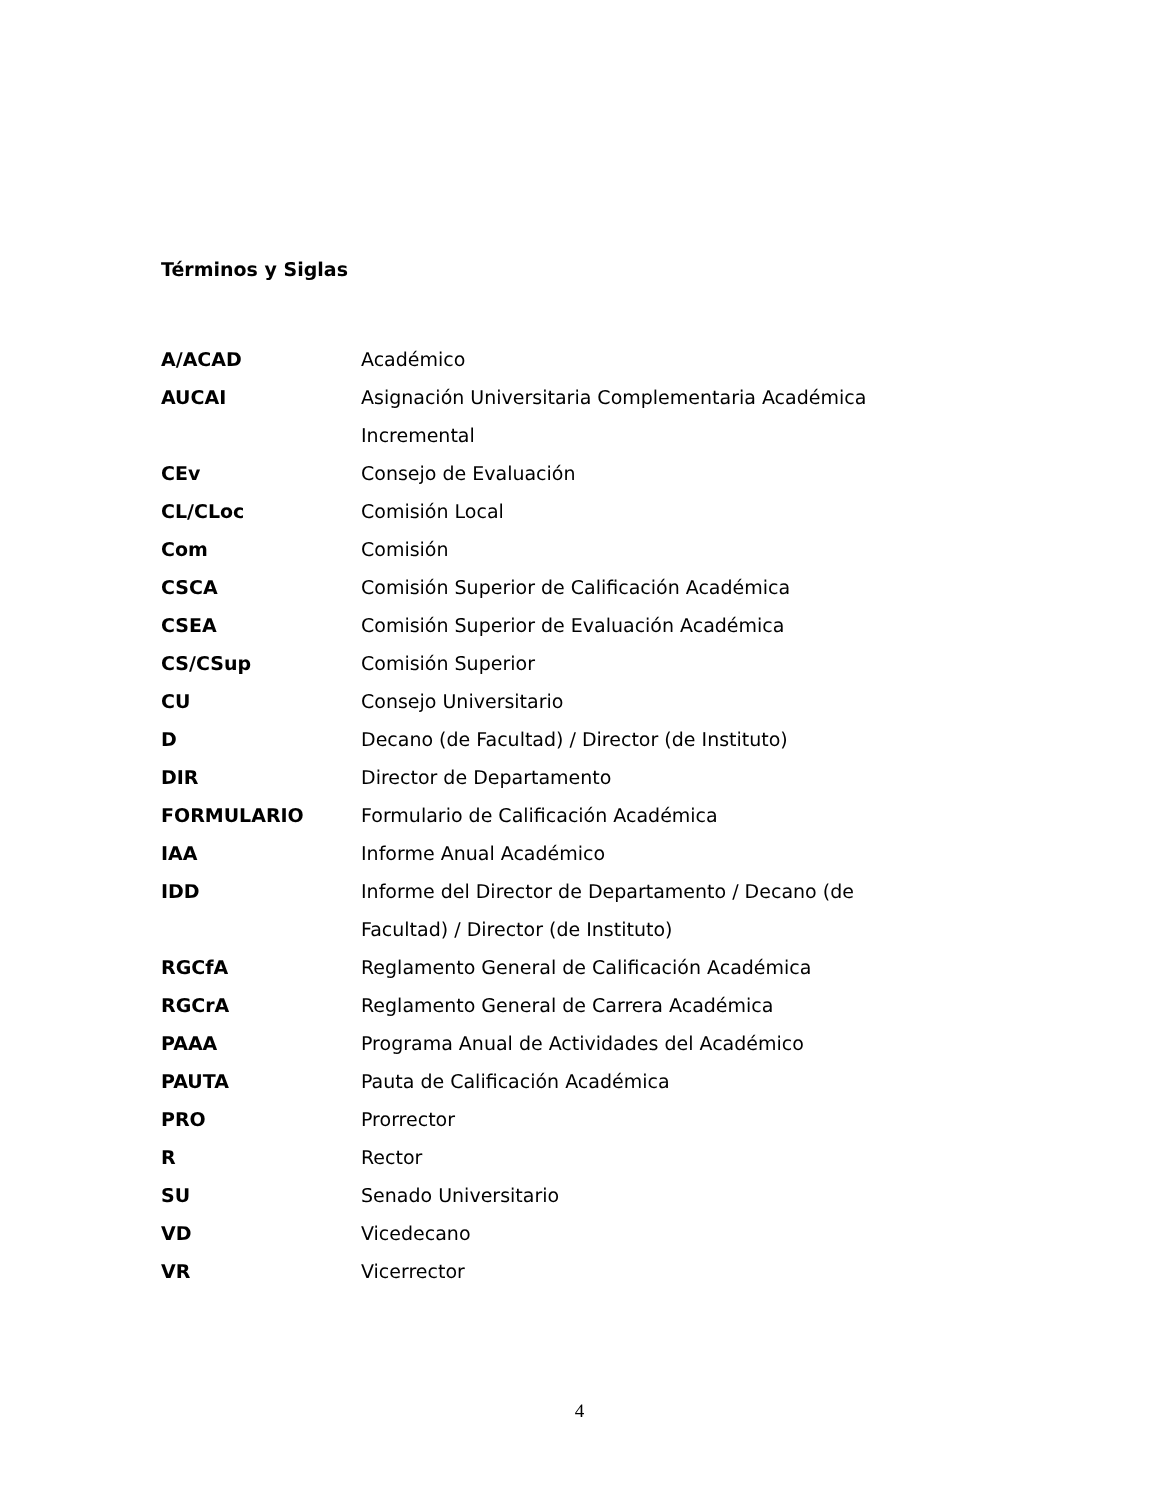Términos y Siglas
| A/ACAD | Académico |
| AUCAI | Asignación Universitaria Complementaria Académica Incremental |
| CEv | Consejo de Evaluación |
| CL/CLoc | Comisión Local |
| Com | Comisión |
| CSCA | Comisión Superior de Calificación Académica |
| CSEA | Comisión Superior de Evaluación Académica |
| CS/CSup | Comisión Superior |
| CU | Consejo Universitario |
| D | Decano (de Facultad) / Director (de Instituto) |
| DIR | Director de Departamento |
| FORMULARIO | Formulario de Calificación Académica |
| IAA | Informe Anual Académico |
| IDD | Informe del Director de Departamento / Decano (de Facultad) / Director (de Instituto) |
| RGCfA | Reglamento General de Calificación Académica |
| RGCrA | Reglamento General de Carrera Académica |
| PAAA | Programa Anual de Actividades del Académico |
| PAUTA | Pauta de Calificación Académica |
| PRO | Prorrector |
| R | Rector |
| SU | Senado Universitario |
| VD | Vicedecano |
| VR | Vicerrector |
4